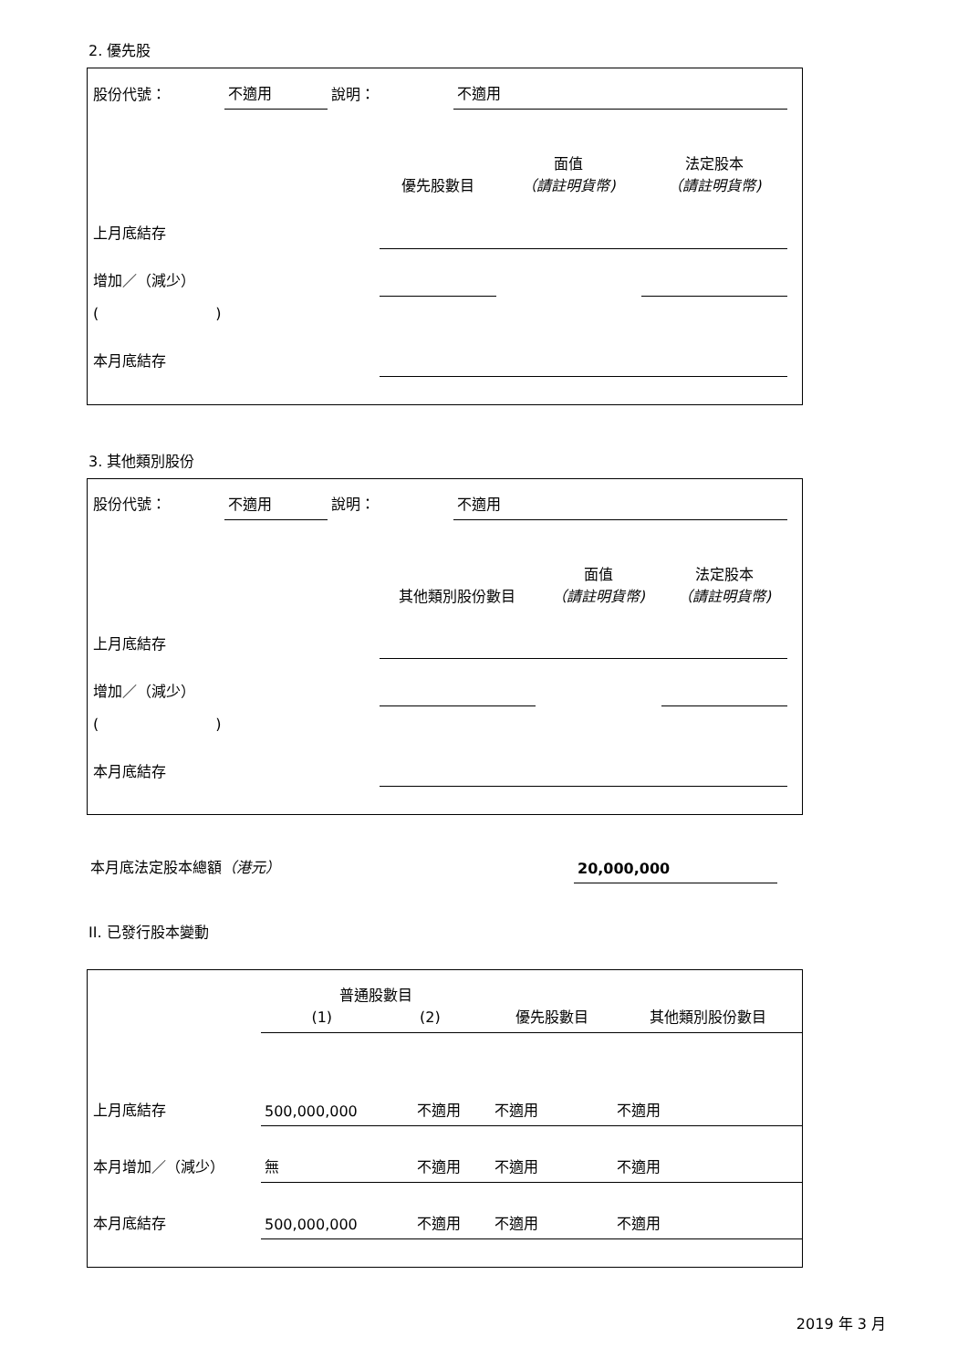2. 優先股
| 股份代號： | 不適用 | 說明： | 不適用 |
| | 優先股數目 | 面值 （請註明貨幣) | 法定股本 （請註明貨幣) |
| 上月底結存 | | | |
| 增加／（減少） | | | |
| ( ) | | | |
| 本月底結存 | | | |
3. 其他類別股份
| 股份代號： | 不適用 | 說明： | 不適用 |
| | 其他類別股份數目 | 面值 （請註明貨幣) | 法定股本 （請註明貨幣) |
| 上月底結存 | | | |
| 增加／（減少） | | | |
| ( ) | | | |
| 本月底結存 | | | |
| 本月底法定股本總額 （港元） | 20,000,000 | |
II. 已發行股本變動
| | 普通股數目 (1) (2) | | 優先股數目 | 其他類別股份數目 |
| 上月底結存 | 500,000,000 | 不適用 | 不適用 | 不適用 |
| 本月增加／（減少） | 無 | 不適用 | 不適用 | 不適用 |
| 本月底結存 | 500,000,000 | 不適用 | 不適用 | 不適用 |
2019 年 3 月